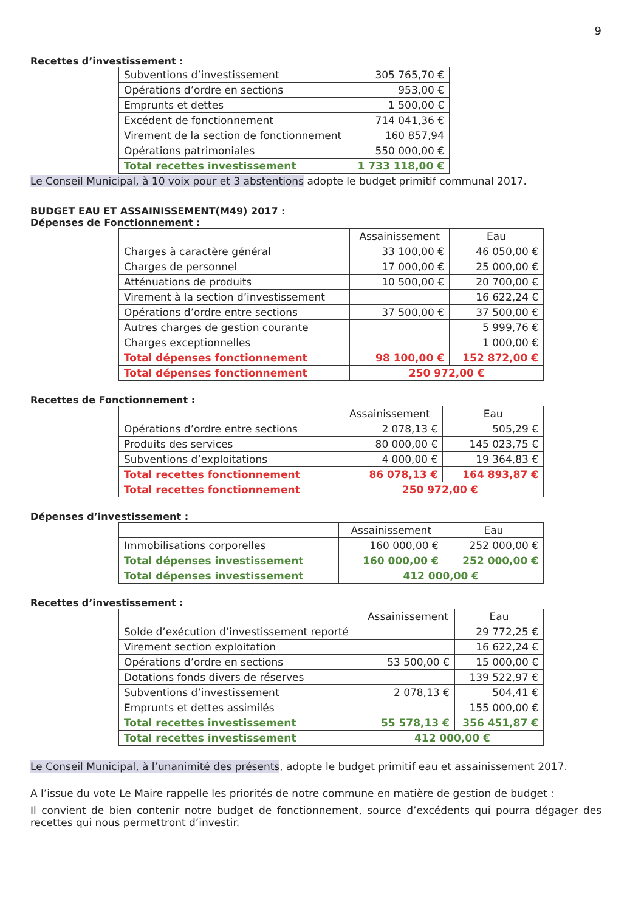9
Recettes d’investissement :
| Subventions d’investissement | 305 765,70 € |
| Opérations d’ordre en sections | 953,00 € |
| Emprunts et dettes | 1 500,00 € |
| Excédent de fonctionnement | 714 041,36 € |
| Virement de la section de fonctionnement | 160 857,94 |
| Opérations patrimoniales | 550 000,00 € |
| Total recettes investissement | 1 733 118,00 € |
Le Conseil Municipal, à 10 voix pour et 3 abstentions adopte le budget primitif communal 2017.
BUDGET EAU ET ASSAINISSEMENT(M49) 2017 :
Dépenses de Fonctionnement :
| | Assainissement | Eau |
| Charges à caractère général | 33 100,00 € | 46 050,00 € |
| Charges de personnel | 17 000,00 € | 25 000,00 € |
| Atténuations de produits | 10 500,00 € | 20 700,00 € |
| Virement à la section d’investissement | | 16 622,24 € |
| Opérations d’ordre entre sections | 37 500,00 € | 37 500,00 € |
| Autres charges de gestion courante | | 5 999,76 € |
| Charges exceptionnelles | | 1 000,00 € |
| Total dépenses fonctionnement | 98 100,00 € | 152 872,00 € |
| Total dépenses fonctionnement | 250 972,00 € | |
Recettes de Fonctionnement :
| | Assainissement | Eau |
| Opérations d’ordre entre sections | 2 078,13 € | 505,29 € |
| Produits des services | 80 000,00 € | 145 023,75 € |
| Subventions d’exploitations | 4 000,00 € | 19 364,83 € |
| Total recettes fonctionnement | 86 078,13 € | 164 893,87 € |
| Total recettes fonctionnement | 250 972,00 € | |
Dépenses d’investissement :
| | Assainissement | Eau |
| Immobilisations corporelles | 160 000,00 € | 252 000,00 € |
| Total dépenses investissement | 160 000,00 € | 252 000,00 € |
| Total dépenses investissement | 412 000,00 € | |
Recettes d’investissement :
| | Assainissement | Eau |
| Solde d’exécution d’investissement reporté | | 29 772,25 € |
| Virement section exploitation | | 16 622,24 € |
| Opérations d’ordre en sections | 53 500,00 € | 15 000,00 € |
| Dotations fonds divers de réserves | | 139 522,97 € |
| Subventions d’investissement | 2 078,13 € | 504,41 € |
| Emprunts et dettes assimilés | | 155 000,00 € |
| Total recettes investissement | 55 578,13 € | 356 451,87 € |
| Total recettes investissement | 412 000,00 € | |
Le Conseil Municipal, à l’unanimité des présents, adopte le budget primitif eau et assainissement 2017.
A l’issue du vote Le Maire rappelle les priorités de notre commune en matière de gestion de budget :
Il convient de bien contenir notre budget de fonctionnement, source d’excédents qui pourra dégager des recettes qui nous permettront d’investir.